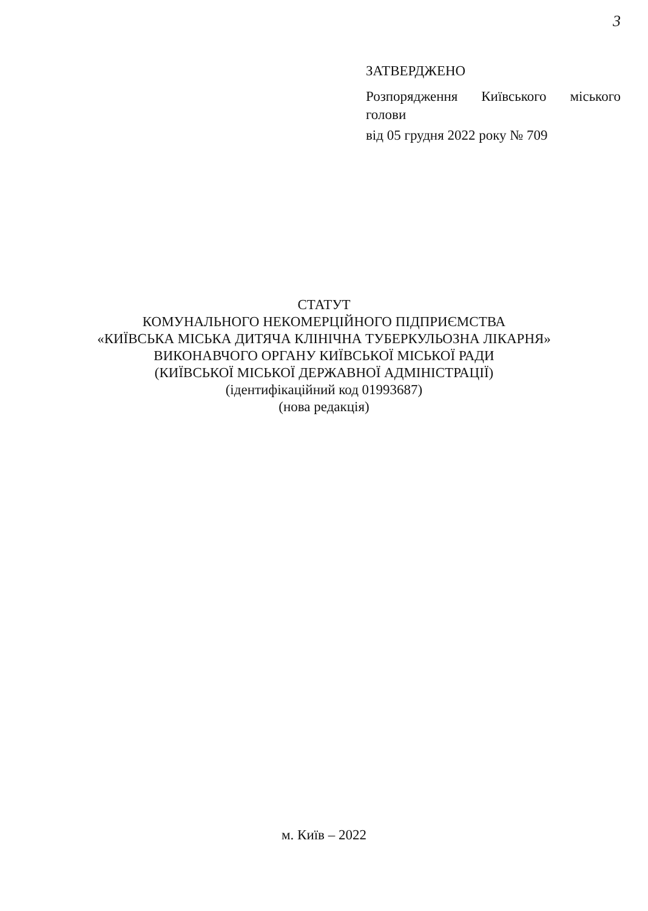3
ЗАТВЕРДЖЕНО
Розпорядження Київського міського
голови
від 05 грудня 2022 року № 709
СТАТУТ
КОМУНАЛЬНОГО НЕКОМЕРЦІЙНОГО ПІДПРИЄМСТВА
«КИЇВСЬКА МІСЬКА ДИТЯЧА КЛІНІЧНА ТУБЕРКУЛЬОЗНА ЛІКАРНЯ»
ВИКОНАВЧОГО ОРГАНУ КИЇВСЬКОЇ МІСЬКОЇ РАДИ
(КИЇВСЬКОЇ МІСЬКОЇ ДЕРЖАВНОЇ АДМІНІСТРАЦІЇ)
(ідентифікаційний код 01993687)
(нова редакція)
м. Київ – 2022